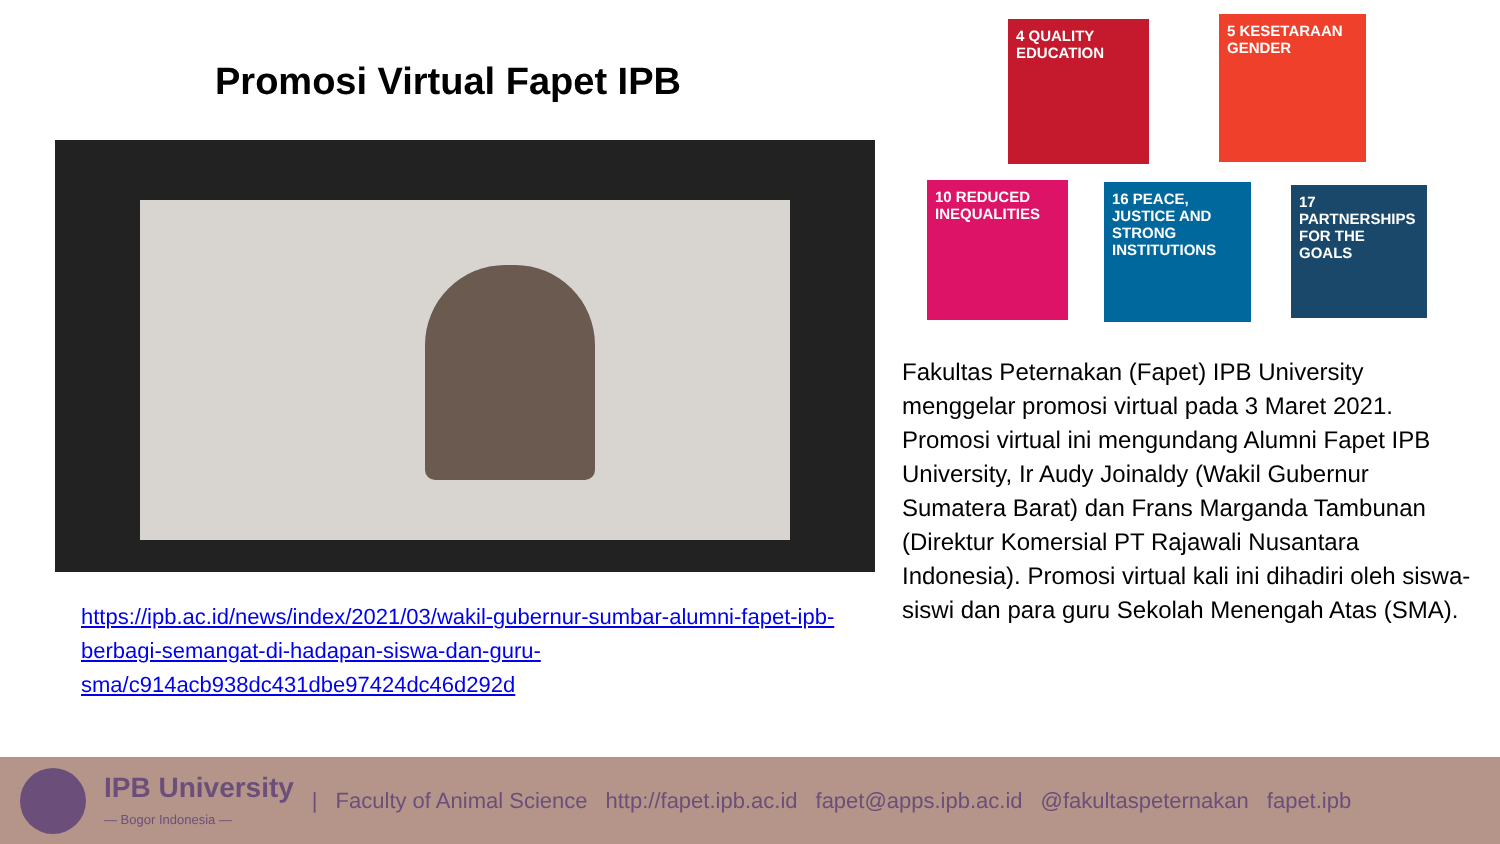Promosi Virtual Fapet IPB
https://ipb.ac.id/news/index/2021/03/wakil-gubernur-sumbar-alumni-fapet-ipb-berbagi-semangat-di-hadapan-siswa-dan-guru-sma/c914acb938dc431dbe97424dc46d292d
4 QUALITY EDUCATION
5 KESETARAAN GENDER
10 REDUCED INEQUALITIES
16 PEACE, JUSTICE AND STRONG INSTITUTIONS
17 PARTNERSHIPS FOR THE GOALS
Fakultas Peternakan (Fapet) IPB University menggelar promosi virtual pada 3 Maret 2021. Promosi virtual ini mengundang Alumni Fapet IPB University, Ir Audy Joinaldy (Wakil Gubernur Sumatera Barat) dan Frans Marganda Tambunan (Direktur Komersial PT Rajawali Nusantara Indonesia). Promosi virtual kali ini dihadiri oleh siswa-siswi dan para guru Sekolah Menengah Atas (SMA).
IPB University
— Bogor Indonesia —
| Faculty of Animal Science http://fapet.ipb.ac.id fapet@apps.ipb.ac.id @fakultaspeternakan fapet.ipb